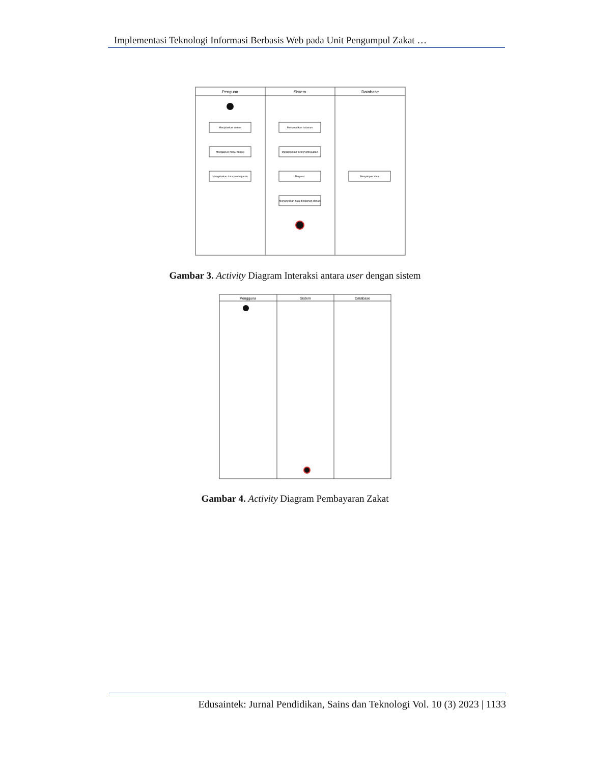Implementasi Teknologi Informasi Berbasis Web pada Unit Pengumpul Zakat …
Penguna
Sistem
Database
Menjalankan sistem
Menampilkan halaman
Mengakses menu donasi
Menampilkan form Pembayaran
Mengirimkan data pembayaran
Request
Menyimpan data
Menampilkan data dihalaman donasi
Gambar 3. Activity Diagram Interaksi antara user dengan sistem
Pengguna
Sistem
Database
Gambar 4. Activity Diagram Pembayaran Zakat
Edusaintek: Jurnal Pendidikan, Sains dan Teknologi Vol. 10 (3) 2023 | 1133